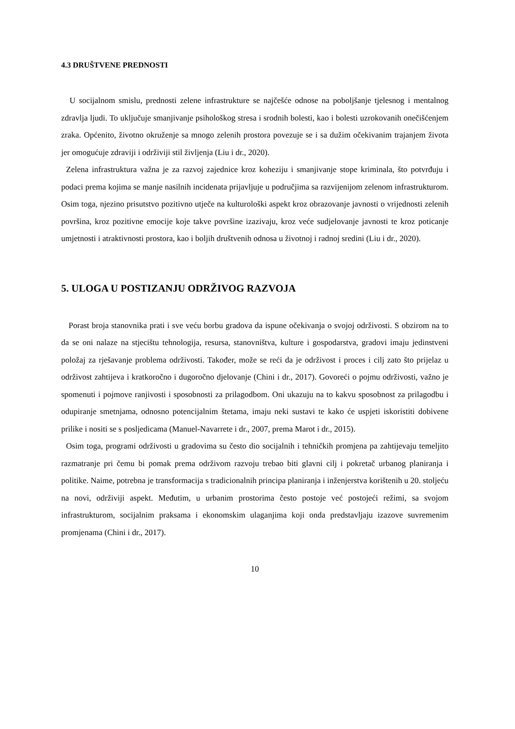4.3 DRUŠTVENE PREDNOSTI
U socijalnom smislu, prednosti zelene infrastrukture se najčešće odnose na poboljšanje tjelesnog i mentalnog zdravlja ljudi. To uključuje smanjivanje psihološkog stresa i srodnih bolesti, kao i bolesti uzrokovanih onečišćenjem zraka. Općenito, životno okruženje sa mnogo zelenih prostora povezuje se i sa dužim očekivanim trajanjem života jer omogućuje zdraviji i održiviji stil življenja (Liu i dr., 2020).
Zelena infrastruktura važna je za razvoj zajednice kroz koheziju i smanjivanje stope kriminala, što potvrđuju i podaci prema kojima se manje nasilnih incidenata prijavljuje u područjima sa razvijenijom zelenom infrastrukturom. Osim toga, njezino prisutstvo pozitivno utječe na kulturološki aspekt kroz obrazovanje javnosti o vrijednosti zelenih površina, kroz pozitivne emocije koje takve površine izazivaju, kroz veće sudjelovanje javnosti te kroz poticanje umjetnosti i atraktivnosti prostora, kao i boljih društvenih odnosa u životnoj i radnoj sredini (Liu i dr., 2020).
5. ULOGA U POSTIZANJU ODRŽIVOG RAZVOJA
Porast broja stanovnika prati i sve veću borbu gradova da ispune očekivanja o svojoj održivosti. S obzirom na to da se oni nalaze na stjecištu tehnologija, resursa, stanovništva, kulture i gospodarstva, gradovi imaju jedinstveni položaj za rješavanje problema održivosti. Također, može se reći da je održivost i proces i cilj zato što prijelaz u održivost zahtijeva i kratkoročno i dugoročno djelovanje (Chini i dr., 2017). Govoreći o pojmu održivosti, važno je spomenuti i pojmove ranjivosti i sposobnosti za prilagodbom. Oni ukazuju na to kakvu sposobnost za prilagodbu i odupiranje smetnjama, odnosno potencijalnim štetama, imaju neki sustavi te kako će uspjeti iskoristiti dobivene prilike i nositi se s posljedicama (Manuel-Navarrete i dr., 2007, prema Marot i dr., 2015).
Osim toga, programi održivosti u gradovima su često dio socijalnih i tehničkih promjena pa zahtijevaju temeljito razmatranje pri čemu bi pomak prema održivom razvoju trebao biti glavni cilj i pokretač urbanog planiranja i politike. Naime, potrebna je transformacija s tradicionalnih principa planiranja i inženjerstva korištenih u 20. stoljeću na novi, održiviji aspekt. Međutim, u urbanim prostorima često postoje već postojeći režimi, sa svojom infrastrukturom, socijalnim praksama i ekonomskim ulaganjima koji onda predstavljaju izazove suvremenim promjenama (Chini i dr., 2017).
10